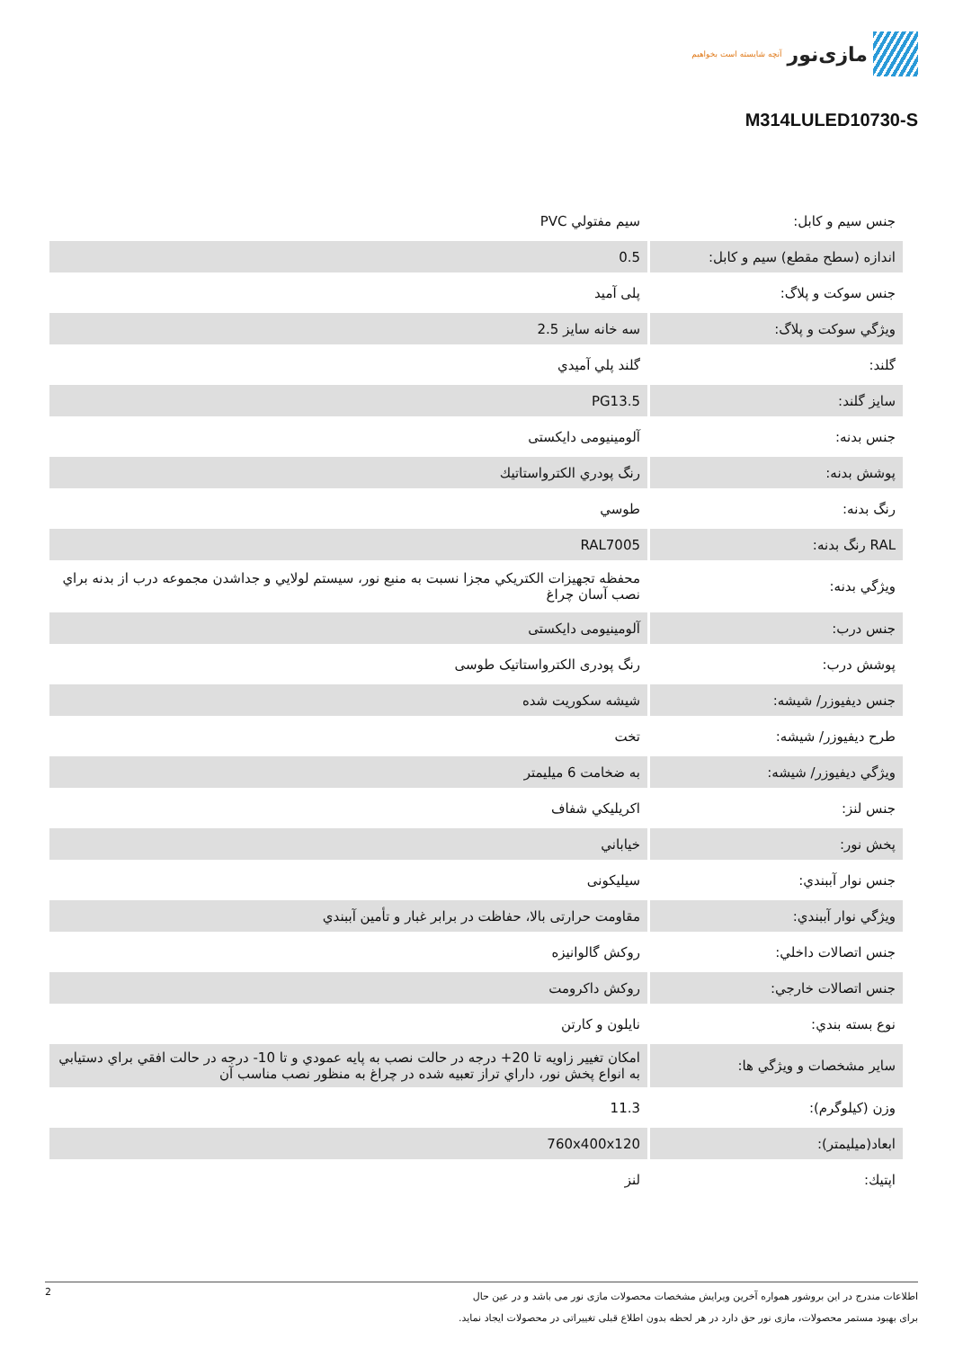مازی‌نور آنچه شایسته است بخواهیم
M314LULED10730-S
| جنس سيم و كابل: | سیم مفتولي PVC |
| اندازه (سطح مقطع) سيم و كابل: | 0.5 |
| جنس سوكت و پلاگ: | پلی آمید |
| ويژگي سوكت و پلاگ: | سه خانه سایز 2.5 |
| گلند: | گلند پلي آميدي |
| سايز گلند: | PG13.5 |
| جنس بدنه: | آلومینیومی دایکستی |
| پوشش بدنه: | رنگ پودري الكترواستاتيك |
| رنگ بدنه: | طوسي |
| RAL رنگ بدنه: | RAL7005 |
| ويژگي بدنه: | محفظه تجهيزات الكتريكي مجزا نسبت به منبع نور، سيستم لولايي و جداشدن مجموعه درب از بدنه براي نصب آسان چراغ |
| جنس درب: | آلومینیومی دایکستی |
| پوشش درب: | رنگ پودری الکترواستاتیک طوسی |
| جنس ديفيوزر/ شيشه: | شیشه سکوریت شده |
| طرح ديفيوزر/ شيشه: | تخت |
| ويژگي ديفيوزر/ شيشه: | به ضخامت 6 میلیمتر |
| جنس لنز: | اكريليكي شفاف |
| پخش نور: | خياباني |
| جنس نوار آببندي: | سیلیکونی |
| ويژگي نوار آببندي: | مقاومت حرارتی بالا، حفاظت در برابر غبار و تأمين آببندي |
| جنس اتصالات داخلي: | روکش گالوانیزه |
| جنس اتصالات خارجي: | روکش داکرومت |
| نوع بسته بندي: | نايلون و كارتن |
| ساير مشخصات و ويژگي ها: | امكان تغيير زاويه تا 20+ درجه در حالت نصب به پايه عمودي و تا 10- درجه در حالت افقي براي دستيابي به انواع پخش نور، داراي تراز تعبيه شده در چراغ به منظور نصب مناسب آن |
| وزن (کیلوگرم): | 11.3 |
| ابعاد(میلیمتر): | 760x400x120 |
| اپتيك: | لنز |
2
اطلاعات مندرج در این بروشور همواره آخرین ویرایش مشخصات محصولات مازی نور می باشد و در عین حال
برای بهبود مستمر محصولات، مازی نور حق دارد در هر لحظه بدون اطلاع قبلی تغییراتی در محصولات ایجاد نماید.